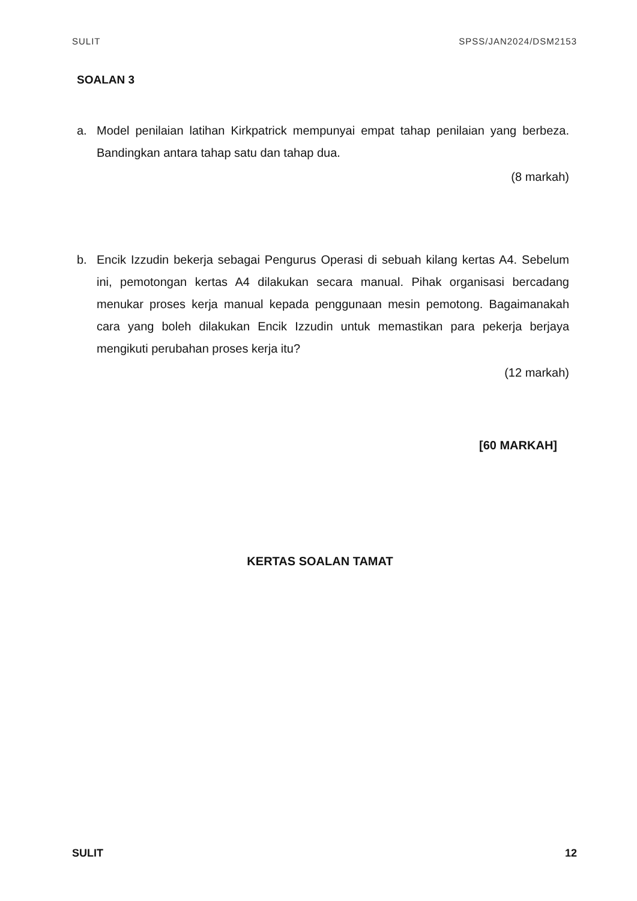SULIT SPSS/JAN2024/DSM2153
SOALAN 3
a. Model penilaian latihan Kirkpatrick mempunyai empat tahap penilaian yang berbeza. Bandingkan antara tahap satu dan tahap dua.
(8 markah)
b. Encik Izzudin bekerja sebagai Pengurus Operasi di sebuah kilang kertas A4. Sebelum ini, pemotongan kertas A4 dilakukan secara manual. Pihak organisasi bercadang menukar proses kerja manual kepada penggunaan mesin pemotong. Bagaimanakah cara yang boleh dilakukan Encik Izzudin untuk memastikan para pekerja berjaya mengikuti perubahan proses kerja itu?
(12 markah)
[60 MARKAH]
KERTAS SOALAN TAMAT
SULIT 12